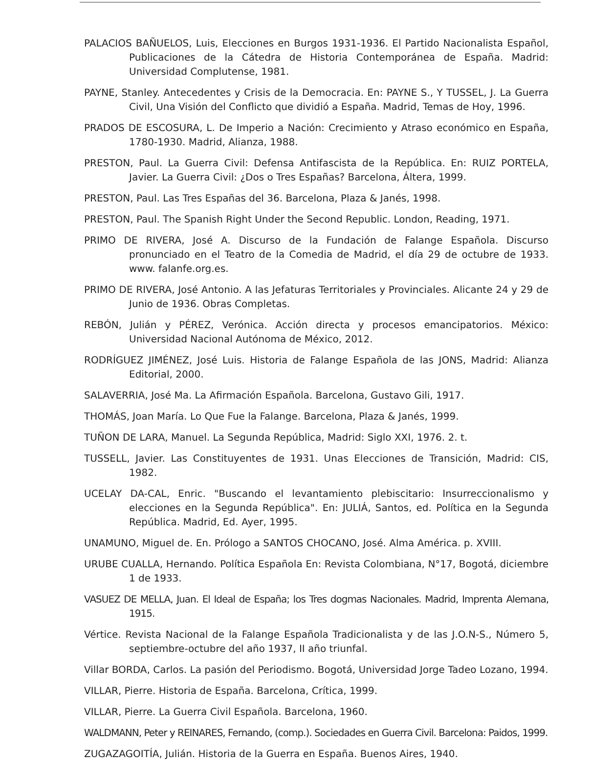PALACIOS BAÑUELOS, Luis, Elecciones en Burgos 1931-1936. El Partido Nacionalista Español, Publicaciones de la Cátedra de Historia Contemporánea de España. Madrid: Universidad Complutense, 1981.
PAYNE, Stanley. Antecedentes y Crisis de la Democracia. En: PAYNE S., Y TUSSEL, J. La Guerra Civil, Una Visión del Conflicto que dividió a España. Madrid, Temas de Hoy, 1996.
PRADOS DE ESCOSURA, L. De Imperio a Nación: Crecimiento y Atraso económico en España, 1780-1930. Madrid, Alianza, 1988.
PRESTON, Paul. La Guerra Civil: Defensa Antifascista de la República. En: RUIZ PORTELA, Javier. La Guerra Civil: ¿Dos o Tres Españas? Barcelona, Áltera, 1999.
PRESTON, Paul. Las Tres Españas del 36. Barcelona, Plaza & Janés, 1998.
PRESTON, Paul. The Spanish Right Under the Second Republic. London, Reading, 1971.
PRIMO DE RIVERA, José A. Discurso de la Fundación de Falange Española. Discurso pronunciado en el Teatro de la Comedia de Madrid, el día 29 de octubre de 1933. www. falanfe.org.es.
PRIMO DE RIVERA, José Antonio. A las Jefaturas Territoriales y Provinciales. Alicante 24 y 29 de Junio de 1936. Obras Completas.
REBÓN, Julián y PÉREZ, Verónica. Acción directa y procesos emancipatorios. México: Universidad Nacional Autónoma de México, 2012.
RODRÍGUEZ JIMÉNEZ, José Luis. Historia de Falange Española de las JONS, Madrid: Alianza Editorial, 2000.
SALAVERRIA, José Ma. La Afirmación Española. Barcelona, Gustavo Gili, 1917.
THOMÁS, Joan María. Lo Que Fue la Falange. Barcelona, Plaza & Janés, 1999.
TUÑON DE LARA, Manuel. La Segunda República, Madrid: Siglo XXI, 1976. 2. t.
TUSSELL, Javier. Las Constituyentes de 1931. Unas Elecciones de Transición, Madrid: CIS, 1982.
UCELAY DA-CAL, Enric. "Buscando el levantamiento plebiscitario: Insurreccionalismo y elecciones en la Segunda República". En: JULIÁ, Santos, ed. Política en la Segunda República. Madrid, Ed. Ayer, 1995.
UNAMUNO, Miguel de. En. Prólogo a SANTOS CHOCANO, José. Alma América. p. XVIII.
URUBE CUALLA, Hernando. Política Española En: Revista Colombiana, N°17, Bogotá, diciembre 1 de 1933.
VASUEZ DE MELLA, Juan. El Ideal de España; los Tres dogmas Nacionales. Madrid, Imprenta Alemana, 1915.
Vértice. Revista Nacional de la Falange Española Tradicionalista y de las J.O.N-S., Número 5, septiembre-octubre del año 1937, II año triunfal.
Villar BORDA, Carlos. La pasión del Periodismo. Bogotá, Universidad Jorge Tadeo Lozano, 1994.
VILLAR, Pierre. Historia de España. Barcelona, Crítica, 1999.
VILLAR, Pierre. La Guerra Civil Española. Barcelona, 1960.
WALDMANN, Peter y REINARES, Fernando, (comp.). Sociedades en Guerra Civil. Barcelona: Paidos, 1999.
ZUGAZAGOITÍA, Julián. Historia de la Guerra en España. Buenos Aires, 1940.